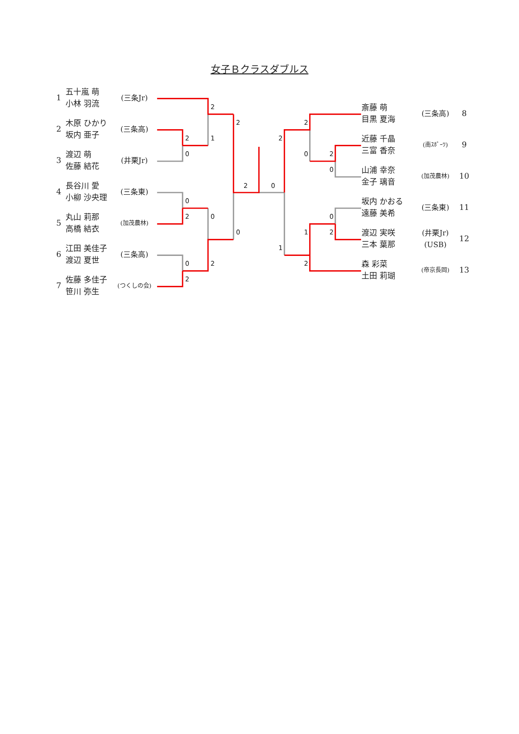女子Ｂクラスダブルス
| 1 | 五十嵐 萌 小林 羽流 | (三条Jr) |
| 2 | 木原 ひかり 坂内 亜子 | (三条高) |
| 3 | 渡辺 萌 佐藤 結花 | (井栗Jr) |
| 4 | 長谷川 愛 小柳 沙央理 | (三条東) |
| 5 | 丸山 莉那 高橋 結衣 | (加茂農林) |
| 6 | 江田 美佳子 渡辺 夏世 | (三条高) |
| 7 | 佐藤 多佳子 笹川 弥生 | (つくしの会) |
2
1
2
0
0
2
0
2
0
2
2
0
2
0
2
1
2
0
2
0
1
2
0
2
| 斎藤 萌 目黒 夏海 | (三条高) | 8 |
| 近藤 千晶 三富 香奈 | (南ｽﾎﾟｰﾂ) | 9 |
| 山浦 幸奈 金子 璃音 | (加茂農林) | 10 |
| 坂内 かおる 遠藤 美希 | (三条東) | 11 |
| 渡辺 実咲 三本 葉那 | (井栗Jr) (USB) | 12 |
| 森 彩菜 土田 莉瑚 | (帝京長岡) | 13 |